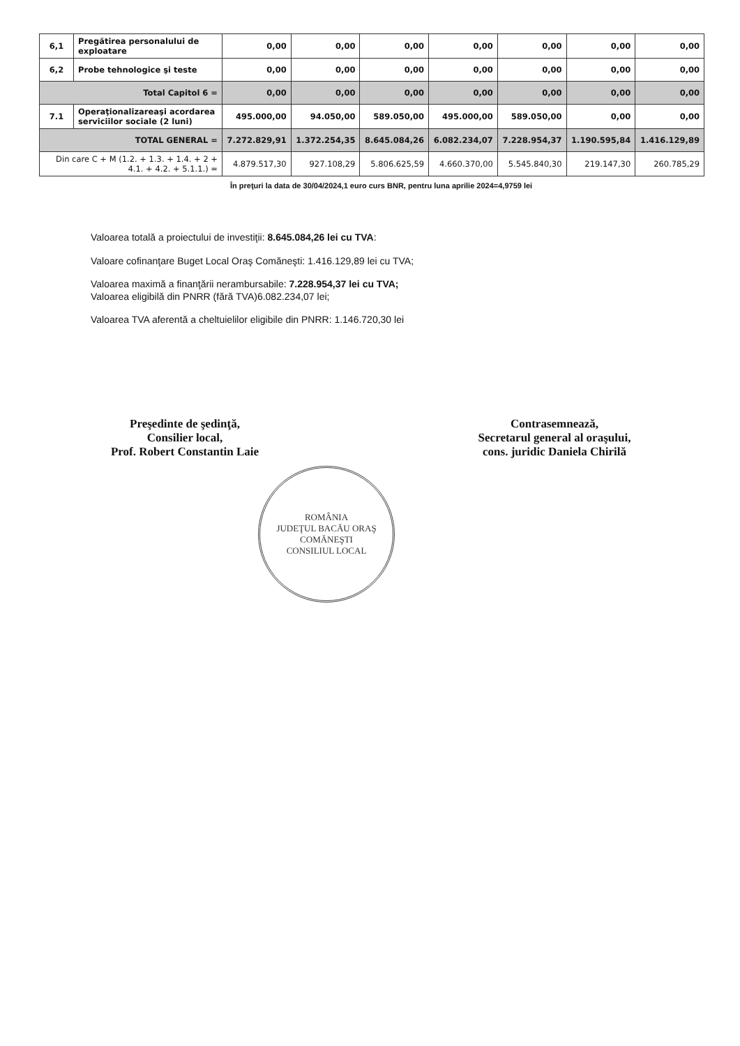| 6,1 | Pregătirea personalului de exploatare | 0,00 | 0,00 | 0,00 | 0,00 | 0,00 | 0,00 | 0,00 |
| 6,2 | Probe tehnologice şi teste | 0,00 | 0,00 | 0,00 | 0,00 | 0,00 | 0,00 | 0,00 |
| Total Capitol 6 = | | 0,00 | 0,00 | 0,00 | 0,00 | 0,00 | 0,00 | 0,00 |
| 7.1 | Operaţionalizareaşi acordarea serviciilor sociale (2 luni) | 495.000,00 | 94.050,00 | 589.050,00 | 495.000,00 | 589.050,00 | 0,00 | 0,00 |
| TOTAL GENERAL = | | 7.272.829,91 | 1.372.254,35 | 8.645.084,26 | 6.082.234,07 | 7.228.954,37 | 1.190.595,84 | 1.416.129,89 |
| Din care C + M (1.2. + 1.3. + 1.4. + 2 + 4.1. + 4.2. + 5.1.1.) = | | 4.879.517,30 | 927.108,29 | 5.806.625,59 | 4.660.370,00 | 5.545.840,30 | 219.147,30 | 260.785,29 |
În preţuri la data de 30/04/2024,1 euro curs BNR, pentru luna aprilie 2024=4,9759 lei
Valoarea totală a proiectului de investiţii: 8.645.084,26 lei cu TVA:
Valoare cofinanţare Buget Local Oraş Comăneşti: 1.416.129,89 lei cu TVA;
Valoarea maximă a finanţării nerambursabile: 7.228.954,37 lei cu TVA;
Valoarea eligibilă din PNRR (fără TVA)6.082.234,07 lei;
Valoarea TVA aferentă a cheltuielilor eligibile din PNRR: 1.146.720,30 lei
Preşedinte de şedinţă,
Consilier local,
Prof. Robert Constantin Laie
Contrasemnează,
Secretarul general al oraşului,
cons. juridic Daniela Chirilă
ROMÂNIA
JUDEŢUL BACĂU ORAŞ COMĂNEŞTI
CONSILIUL LOCAL